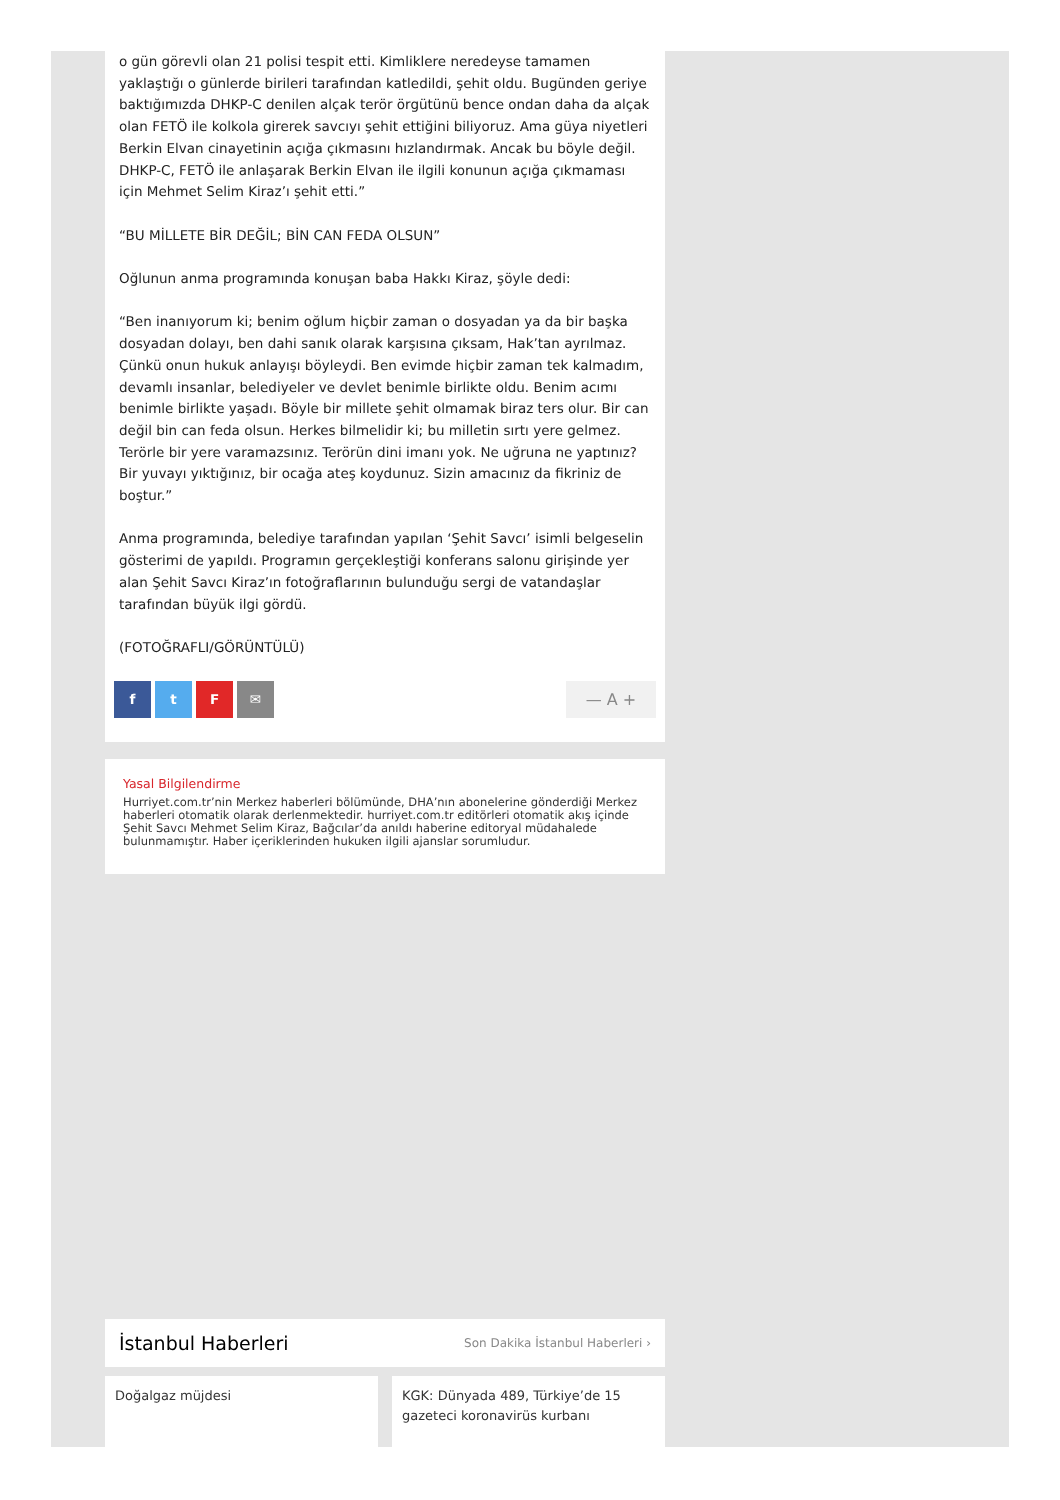o gün görevli olan 21 polisi tespit etti. Kimliklere neredeyse tamamen yaklaştığı o günlerde birileri tarafından katledildi, şehit oldu. Bugünden geriye baktığımızda DHKP-C denilen alçak terör örgütünü bence ondan daha da alçak olan FETÖ ile kolkola girerek savcıyı şehit ettiğini biliyoruz. Ama güya niyetleri Berkin Elvan cinayetinin açığa çıkmasını hızlandırmak. Ancak bu böyle değil. DHKP-C, FETÖ ile anlaşarak Berkin Elvan ile ilgili konunun açığa çıkmaması için Mehmet Selim Kiraz’ı şehit etti.”
“BU MİLLETE BİR DEĞİL; BİN CAN FEDA OLSUN”
Oğlunun anma programında konuşan baba Hakkı Kiraz, şöyle dedi:
“Ben inanıyorum ki; benim oğlum hiçbir zaman o dosyadan ya da bir başka dosyadan dolayı, ben dahi sanık olarak karşısına çıksam, Hak’tan ayrılmaz. Çünkü onun hukuk anlayışı böyleydi. Ben evimde hiçbir zaman tek kalmadım, devamlı insanlar, belediyeler ve devlet benimle birlikte oldu. Benim acımı benimle birlikte yaşadı. Böyle bir millete şehit olmamak biraz ters olur. Bir can değil bin can feda olsun. Herkes bilmelidir ki; bu milletin sırtı yere gelmez. Terörle bir yere varamazsınız. Terörün dini imanı yok. Ne uğruna ne yaptınız? Bir yuvayı yıktığınız, bir ocağa ateş koydunuz. Sizin amacınız da fikriniz de boştur.”
Anma programında, belediye tarafından yapılan ‘Şehit Savcı’ isimli belgeselin gösterimi de yapıldı. Programın gerçekleştiği konferans salonu girişinde yer alan Şehit Savcı Kiraz’ın fotoğraflarının bulunduğu sergi de vatandaşlar tarafından büyük ilgi gördü.
(FOTOĞRAFLI/GÖRÜNTÜLÜ)
ftF ✉
— A +
Yasal Bilgilendirme
Hurriyet.com.tr’nin Merkez haberleri bölümünde, DHA’nın abonelerine gönderdiği Merkez haberleri otomatik olarak derlenmektedir. hurriyet.com.tr editörleri otomatik akış içinde Şehit Savcı Mehmet Selim Kiraz, Bağcılar’da anıldı haberine editoryal müdahalede bulunmamıştır. Haber içeriklerinden hukuken ilgili ajanslar sorumludur.
İstanbul Haberleri
Son Dakika İstanbul Haberleri ›
Doğalgaz müjdesi KGK: Dünyada 489, Türkiye’de 15 gazeteci koronavirüs kurbanı